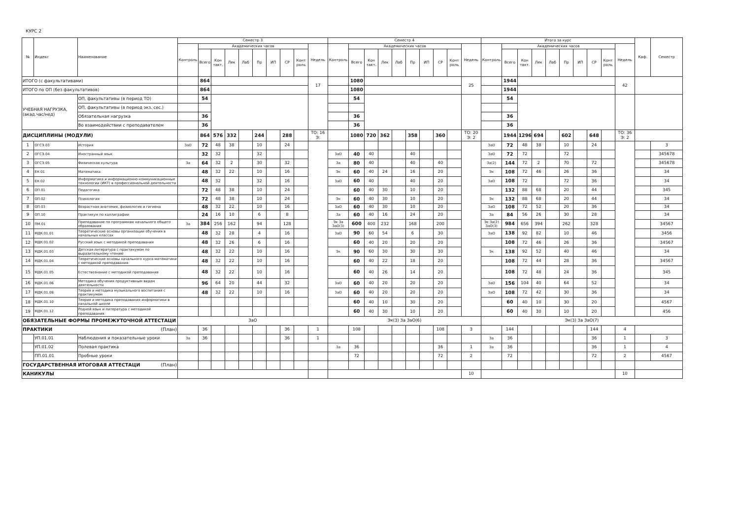КУРС 2
| № | Индекс | Наименование | Семестр 3 | | | | | | | | | | Семестр 4 | | | | | | | | | | Итого за курс | | | | | | | | | | Каф. | Семестр |
| --- | --- | --- | --- | --- | --- | --- | --- | --- | --- | --- | --- | --- | --- | --- | --- | --- | --- | --- | --- | --- | --- | --- | --- | --- | --- | --- | --- | --- | --- | --- | --- | --- | --- | --- |
| | | | Контроль | Академических часов | | | | | | | | Недель | Контроль | Академических часов | | | | | | | | Недель | Контроль | Академических часов | | | | | | | | Недель | | |
| | | | | Всего | Кон такт. | Лек | Лаб | Пр | ИП | СР | Конт роль | | | Всего | Кон такт. | Лек | Лаб | Пр | ИП | СР | Конт роль | | | Всего | Кон такт. | Лек | Лаб | Пр | ИП | СР | Конт роль | | | |
| ИТОГО (с факультативами) | | | | 864 | | | | | | | | 17 | | 1080 | | | | | | | | 25 | | 1944 | | | | | | | | 42 | | |
| ИТОГО по ОП (без факультативов) | | | | 864 | | | | | | | | | | 1080 | | | | | | | | | | 1944 | | | | | | | | | | |
| УЧЕБНАЯ НАГРУЗКА, (акад.час/нед) | | ОП, факультативы (в период ТО) | | 54 | | | | | | | | | | 54 | | | | | | | | | | 54 | | | | | | | | | | |
| | | ОП, факультативы (в период экз. сес.) | | | | | | | | | | | | | | | | | | | | | | | | | | | | | | | | |
| | | Обязательная нагрузка | | 36 | | | | | | | | | | 36 | | | | | | | | | | 36 | | | | | | | | | | |
| | | Во взаимодействии с преподавателем | | 36 | | | | | | | | | | 36 | | | | | | | | | | 36 | | | | | | | | | | |
| ДИСЦИПЛИНЫ (МОДУЛИ) | | | | 864 | 576 | 332 | | 244 | | 288 | | ТО: 16 Э: | | 1080 | 720 | 362 | | 358 | | 360 | | ТО: 20 Э: 2 | | 1944 | 1296 | 694 | | 602 | | 648 | | ТО: 36 Э: 2 | | |
| 1 | ОГСЭ.03 | История | ЗаО | 72 | 48 | 38 | | 10 | | 24 | | | | | | | | | | | | | ЗаО | 72 | 48 | 38 | | 10 | | 24 | | | | 3 |
| 2 | ОГСЭ.04 | Иностранный язык | | 32 | 32 | | | 32 | | | | | ЗаО | 40 | 40 | | | 40 | | | | | ЗаО | 72 | 72 | | | 72 | | | | | | 345678 |
| 3 | ОГСЭ.05 | Физическая культура | За | 64 | 32 | 2 | | 30 | | 32 | | | За | 80 | 40 | | | 40 | | 40 | | | За(2) | 144 | 72 | 2 | | 70 | | 72 | | | | 345678 |
| 4 | ЕН.01 | Математика | | 48 | 32 | 22 | | 10 | | 16 | | | Эк | 60 | 40 | 24 | | 16 | | 20 | | | Эк | 108 | 72 | 46 | | 26 | | 36 | | | | 34 |
| 5 | ЕН.02 | Информатика и информационно-коммуникационные технологии (ИКТ) в профессиональной деятельности | | 48 | 32 | | | 32 | | 16 | | | ЗаО | 60 | 40 | | | 40 | | 20 | | | ЗаО | 108 | 72 | | | 72 | | 36 | | | | 34 |
| 6 | ОП.01 | Педагогика | | 72 | 48 | 38 | | 10 | | 24 | | | | 60 | 40 | 30 | | 10 | | 20 | | | | 132 | 88 | 68 | | 20 | | 44 | | | | 345 |
| 7 | ОП.02 | Психология | | 72 | 48 | 38 | | 10 | | 24 | | | Эк | 60 | 40 | 30 | | 10 | | 20 | | | Эк | 132 | 88 | 68 | | 20 | | 44 | | | | 34 |
| 8 | ОП.03 | Возрастная анатомия, физиология и гигиена | | 48 | 32 | 22 | | 10 | | 16 | | | ЗаО | 60 | 40 | 30 | | 10 | | 20 | | | ЗаО | 108 | 72 | 52 | | 20 | | 36 | | | | 34 |
| 9 | ОП.10 | Практикум по каллиграфии | | 24 | 16 | 10 | | 6 | | 8 | | | За | 60 | 40 | 16 | | 24 | | 20 | | | За | 84 | 56 | 26 | | 30 | | 28 | | | | 34 |
| 10 | ПМ.01 | Преподавание по программам начального общего образования | За | 384 | 256 | 162 | | 94 | | 128 | | | Эк За ЗаО(3) | 600 | 400 | 232 | | 168 | | 200 | | | Эк За(2) ЗаО(3) | 984 | 656 | 394 | | 262 | | 328 | | | | 34567 |
| 11 | МДК.01.01 | Теоретические основы организации обучения в начальных классах | | 48 | 32 | 28 | | 4 | | 16 | | | ЗаО | 90 | 60 | 54 | | 6 | | 30 | | | ЗаО | 138 | 92 | 82 | | 10 | | 46 | | | | 3456 |
| 12 | МДК.01.02 | Русский язык с методикой преподавания | | 48 | 32 | 26 | | 6 | | 16 | | | | 60 | 40 | 20 | | 20 | | 20 | | | | 108 | 72 | 46 | | 26 | | 36 | | | | 34567 |
| 13 | МДК.01.03 | Детская литература с практикумом по выразительному чтению | | 48 | 32 | 22 | | 10 | | 16 | | | Эк | 90 | 60 | 30 | | 30 | | 30 | | | Эк | 138 | 92 | 52 | | 40 | | 46 | | | | 34 |
| 14 | МДК.01.04 | Теоретические основы начального курса математики с методикой преподавания | | 48 | 32 | 22 | | 10 | | 16 | | | | 60 | 40 | 22 | | 18 | | 20 | | | | 108 | 72 | 44 | | 28 | | 36 | | | | 34567 |
| 15 | МДК.01.05 | Естествознание с методикой преподавания | | 48 | 32 | 22 | | 10 | | 16 | | | | 60 | 40 | 26 | | 14 | | 20 | | | | 108 | 72 | 48 | | 24 | | 36 | | | | 345 |
| 16 | МДК.01.06 | Методика обучения продуктивным видам деятельности | | 96 | 64 | 20 | | 44 | | 32 | | | ЗаО | 60 | 40 | 20 | | 20 | | 20 | | | ЗаО | 156 | 104 | 40 | | 64 | | 52 | | | | 34 |
| 17 | МДК.01.08 | Теория и методика музыкального воспитания с практикумом | | 48 | 32 | 22 | | 10 | | 16 | | | ЗаО | 60 | 40 | 20 | | 20 | | 20 | | | ЗаО | 108 | 72 | 42 | | 30 | | 36 | | | | 34 |
| 18 | МДК.01.10 | Теория и методика преподавания информатики в начальной школе | | | | | | | | | | | | 60 | 40 | 10 | | 30 | | 20 | | | | 60 | 40 | 10 | | 30 | | 20 | | | | 4567 |
| 19 | МДК.01.12 | Родной язык и литература с методикой преподавания | | | | | | | | | | | | 60 | 40 | 30 | | 10 | | 20 | | | | 60 | 40 | 30 | | 10 | | 20 | | | | 456 |
| ОБЯЗАТЕЛЬНЫЕ ФОРМЫ ПРОМЕЖУТОЧНОЙ АТТЕСТАЦИ | | | ЗаО | | | | | | | | | | Эк(3) За ЗаО(6) | | | | | | | | | | Эк(3) За ЗаО(7) | | | | | | | | | | | |
| ПРАКТИКИ (План) | | | | 36 | | | | | | 36 | | 1 | | 108 | | | | | | 108 | | 3 | | 144 | | | | | | 144 | | 4 | | |
| | УП.01.01 | Наблюдения и показательные уроки | За | 36 | | | | | | 36 | | 1 | | | | | | | | | | | За | 36 | | | | | | 36 | | 1 | | 3 |
| | УП.01.02 | Полевая практика | | | | | | | | | | | За | 36 | | | | | | 36 | | 1 | За | 36 | | | | | | 36 | | 1 | | 4 |
| | ПП.01.01 | Пробные уроки | | | | | | | | | | | | 72 | | | | | | 72 | | 2 | | 72 | | | | | | 72 | | 2 | | 4567 |
| ГОСУДАРСТВЕННАЯ ИТОГОВАЯ АТТЕСТАЦИ (План) | | | | | | | | | | | | | | | | | | | | | | | | | | | | | | | | | | |
| КАНИКУЛЫ | | | | | | | | | | | | | | | | | | | | | | 10 | | | | | | | | | | 10 | | |